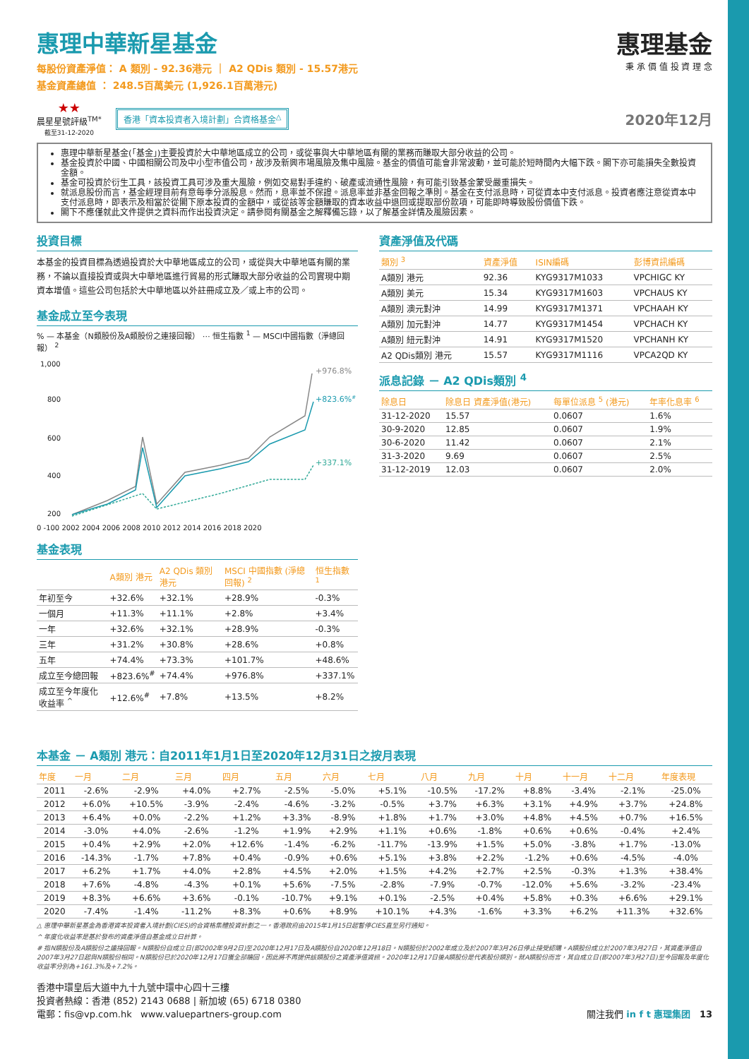惠理中華新星基金
每股份資產淨值： A 類別 - 92.36港元 ｜ A2 QDis 類別 - 15.57港元
基金資產總值 ： 248.5百萬美元 (1,926.1百萬港元)
惠理基金
秉 承 價 值 投 資 理 念
★★
晨星星號評級<sup>TM*</sup>
截至31-12-2020
香港「資本投資者入境計劃」合資格基金<sup>△</sup>
2020年12月
惠理中華新星基金(「基金」)主要投資於大中華地區成立的公司，或從事與大中華地區有關的業務而賺取大部分收益的公司。
基金投資於中國、中國相關公司及中小型市值公司，故涉及新興市場風險及集中風險。基金的價值可能會非常波動，並可能於短時間內大幅下跌。閣下亦可能損失全數投資金額。
基金可投資於衍生工具，該投資工具可涉及重大風險，例如交易對手違約、破產或流通性風險，有可能引致基金蒙受嚴重損失。
就派息股份而言，基金經理目前有意每季分派股息。然而，息率並不保證。派息率並非基金回報之準則。基金在支付派息時，可從資本中支付派息。投資者應注意從資本中支付派息時，即表示及相當於從閣下原本投資的金額中，或從該等金額賺取的資本收益中退回或提取部份款項，可能即時導致股份價值下跌。
閣下不應僅就此文件提供之資料而作出投資決定。請參閱有關基金之解釋備忘錄，以了解基金詳情及風險因素。
投資目標
本基金的投資目標為透過投資於大中華地區成立的公司，或從與大中華地區有關的業務，不論以直接投資或與大中華地區進行貿易的形式賺取大部分收益的公司實現中期資本增值。這些公司包括於大中華地區以外註冊成立及／或上市的公司。
基金成立至今表現
% — 本基金（N類股份及A類股份之連接回報） ⋯ 恒生指數 <sup>1</sup> — MSCI中國指數（淨總回報） <sup>2</sup>
1,000
800
600
400
200
+976.8%
+823.6%#
+337.1%
0 -100 2002 2004 2006 2008 2010 2012 2014 2016 2018 2020
基金表現
| | A類別 港元 | A2 QDis 類別 港元 | MSCI 中國指數 (淨總回報) <sup>2</sup> | 恒生指數 <sup>1</sup> |
| --- | --- | --- | --- | --- |
| 年初至今 | +32.6% | +32.1% | +28.9% | -0.3% |
| 一個月 | +11.3% | +11.1% | +2.8% | +3.4% |
| 一年 | +32.6% | +32.1% | +28.9% | -0.3% |
| 三年 | +31.2% | +30.8% | +28.6% | +0.8% |
| 五年 | +74.4% | +73.3% | +101.7% | +48.6% |
| 成立至今總回報 | +823.6%<sup>#</sup> | +74.4% | +976.8% | +337.1% |
| 成立至今年度化收益率 <sup>^</sup> | +12.6%<sup>#</sup> | +7.8% | +13.5% | +8.2% |
資產淨值及代碼
| 類別 <sup>3</sup> | 資產淨值 | ISIN編碼 | 彭博資訊編碼 |
| --- | --- | --- | --- |
| A類別 港元 | 92.36 | KYG9317M1033 | VPCHIGC KY |
| A類別 美元 | 15.34 | KYG9317M1603 | VPCHAUS KY |
| A類別 澳元對沖 | 14.99 | KYG9317M1371 | VPCHAAH KY |
| A類別 加元對沖 | 14.77 | KYG9317M1454 | VPCHACH KY |
| A類別 紐元對沖 | 14.91 | KYG9317M1520 | VPCHANH KY |
| A2 QDis類別 港元 | 15.57 | KYG9317M1116 | VPCA2QD KY |
派息記錄 － A2 QDis類別 <sup>4</sup>
| 除息日 | 除息日 資產淨值(港元) | 每單位派息 <sup>5</sup> (港元) | 年率化息率 <sup>6</sup> |
| --- | --- | --- | --- |
| 31-12-2020 | 15.57 | 0.0607 | 1.6% |
| 30-9-2020 | 12.85 | 0.0607 | 1.9% |
| 30-6-2020 | 11.42 | 0.0607 | 2.1% |
| 31-3-2020 | 9.69 | 0.0607 | 2.5% |
| 31-12-2019 | 12.03 | 0.0607 | 2.0% |
本基金 － A類別 港元：自2011年1月1日至2020年12月31日之按月表現
| 年度 | 一月 | 二月 | 三月 | 四月 | 五月 | 六月 | 七月 | 八月 | 九月 | 十月 | 十一月 | 十二月 | 年度表現 |
| --- | --- | --- | --- | --- | --- | --- | --- | --- | --- | --- | --- | --- | --- |
| 2011 | -2.6% | -2.9% | +4.0% | +2.7% | -2.5% | -5.0% | +5.1% | -10.5% | -17.2% | +8.8% | -3.4% | -2.1% | -25.0% |
| 2012 | +6.0% | +10.5% | -3.9% | -2.4% | -4.6% | -3.2% | -0.5% | +3.7% | +6.3% | +3.1% | +4.9% | +3.7% | +24.8% |
| 2013 | +6.4% | +0.0% | -2.2% | +1.2% | +3.3% | -8.9% | +1.8% | +1.7% | +3.0% | +4.8% | +4.5% | +0.7% | +16.5% |
| 2014 | -3.0% | +4.0% | -2.6% | -1.2% | +1.9% | +2.9% | +1.1% | +0.6% | -1.8% | +0.6% | +0.6% | -0.4% | +2.4% |
| 2015 | +0.4% | +2.9% | +2.0% | +12.6% | -1.4% | -6.2% | -11.7% | -13.9% | +1.5% | +5.0% | -3.8% | +1.7% | -13.0% |
| 2016 | -14.3% | -1.7% | +7.8% | +0.4% | -0.9% | +0.6% | +5.1% | +3.8% | +2.2% | -1.2% | +0.6% | -4.5% | -4.0% |
| 2017 | +6.2% | +1.7% | +4.0% | +2.8% | +4.5% | +2.0% | +1.5% | +4.2% | +2.7% | +2.5% | -0.3% | +1.3% | +38.4% |
| 2018 | +7.6% | -4.8% | -4.3% | +0.1% | +5.6% | -7.5% | -2.8% | -7.9% | -0.7% | -12.0% | +5.6% | -3.2% | -23.4% |
| 2019 | +8.3% | +6.6% | +3.6% | -0.1% | -10.7% | +9.1% | +0.1% | -2.5% | +0.4% | +5.8% | +0.3% | +6.6% | +29.1% |
| 2020 | -7.4% | -1.4% | -11.2% | +8.3% | +0.6% | +8.9% | +10.1% | +4.3% | -1.6% | +3.3% | +6.2% | +11.3% | +32.6% |
△ 惠理中華新星基金為香港資本投資者入境計劃(CIES)的合資格集體投資計劃之一。香港政府由2015年1月15日起暫停CIES直至另行通知。
^ 年度化收益率是基於發布的資產淨值自基金成立日計算。
# 指N類股份及A類股份之連接回報。N類股份自成立日(即2002年9月2日)至2020年12月17日及A類股份自2020年12月18日。N類股份於2002年成立及於2007年3月26日停止接受認購。A類股份成立於2007年3月27日，其資產淨值自2007年3月27日起與N類股份相同。N類股份已於2020年12月17日獲全部贖回，因此將不再提供該類股份之資產淨值資訊。2020年12月17日後A類股份是代表股份類別。就A類股份而言，其自成立日(即2007年3月27日)至今回報及年度化收益率分別為+161.3%及+7.2%。
香港中環皇后大道中九十九號中環中心四十三樓
投資者熱線：香港 (852) 2143 0688 | 新加坡 (65) 6718 0380
電郵：fis@vp.com.hk www.valuepartners-group.com
關注我們 in f t 惠理集团 13